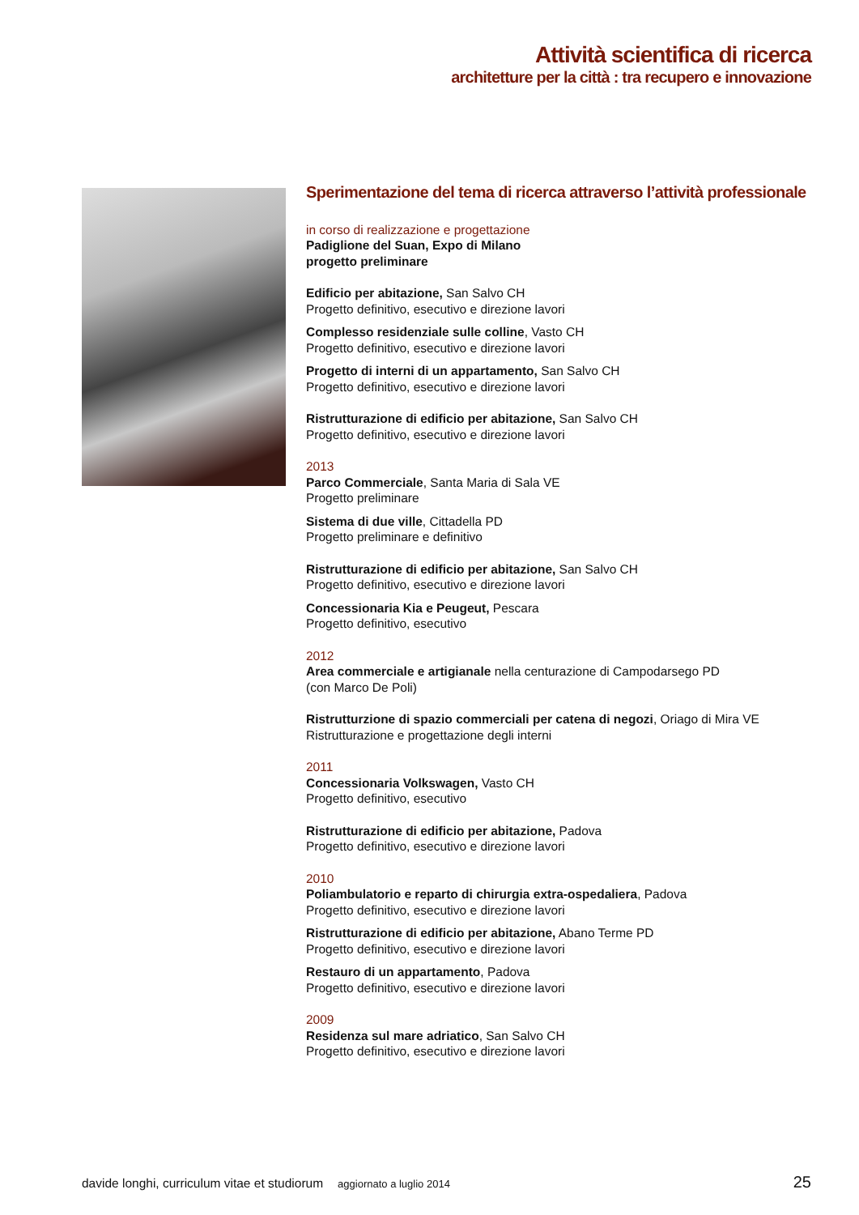Attività scientifica di ricerca
architetture per la città : tra recupero e innovazione
Sperimentazione del tema di ricerca attraverso l’attività professionale
in corso di realizzazione e progettazione
Padiglione del Suan, Expo di Milano
progetto preliminare
Edificio per abitazione, San Salvo CH
Progetto definitivo, esecutivo e direzione lavori
Complesso residenziale sulle colline, Vasto CH
Progetto definitivo, esecutivo e direzione lavori
Progetto di interni di un appartamento, San Salvo CH
Progetto definitivo, esecutivo e direzione lavori
Ristrutturazione di edificio per abitazione, San Salvo CH
Progetto definitivo, esecutivo e direzione lavori
2013
Parco Commerciale, Santa Maria di Sala VE
Progetto preliminare
Sistema di due ville, Cittadella PD
Progetto preliminare e definitivo
Ristrutturazione di edificio per abitazione, San Salvo CH
Progetto definitivo, esecutivo e direzione lavori
Concessionaria Kia e Peugeut, Pescara
Progetto definitivo, esecutivo
2012
Area commerciale e artigianale nella centurazione di Campodarsego PD
(con Marco De Poli)
Ristrutturzione di spazio commerciali per catena di negozi, Oriago di Mira VE
Ristrutturazione e progettazione degli interni
2011
Concessionaria Volkswagen, Vasto CH
Progetto definitivo, esecutivo
Ristrutturazione di edificio per abitazione, Padova
Progetto definitivo, esecutivo e direzione lavori
2010
Poliambulatorio e reparto di chirurgia extra-ospedaliera, Padova
Progetto definitivo, esecutivo e direzione lavori
Ristrutturazione di edificio per abitazione, Abano Terme PD
Progetto definitivo, esecutivo e direzione lavori
Restauro di un appartamento, Padova
Progetto definitivo, esecutivo e direzione lavori
2009
Residenza sul mare adriatico, San Salvo CH
Progetto definitivo, esecutivo e direzione lavori
davide longhi, curriculum vitae et studiorum aggiornato a luglio 2014 25